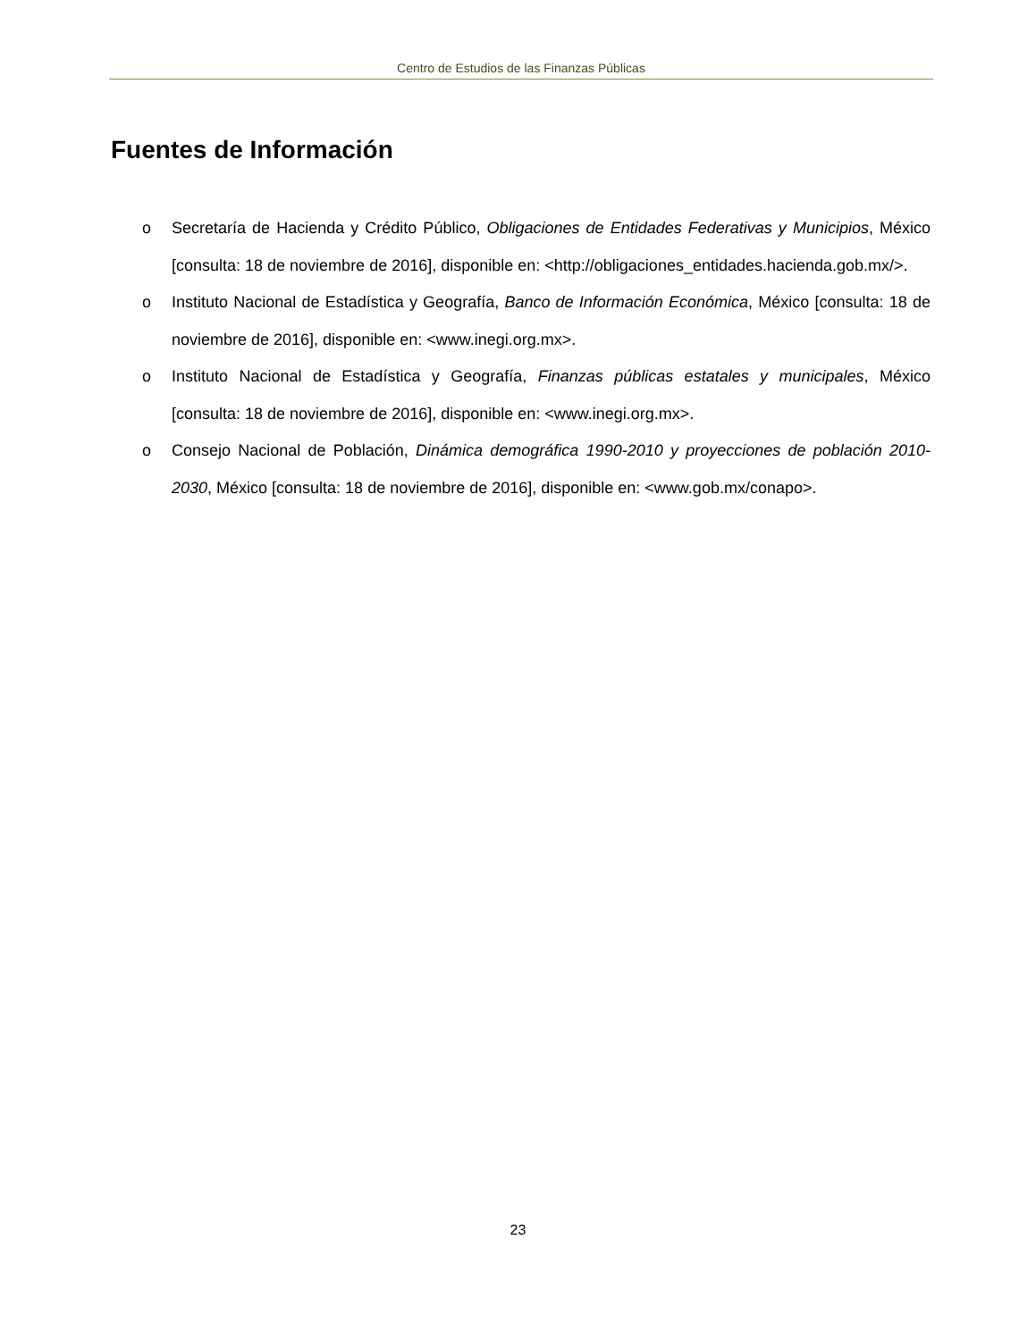Centro de Estudios de las Finanzas Públicas
Fuentes de Información
o Secretaría de Hacienda y Crédito Público, Obligaciones de Entidades Federativas y Municipios, México [consulta: 18 de noviembre de 2016], disponible en: <http://obligaciones_entidades.hacienda.gob.mx/>.
o Instituto Nacional de Estadística y Geografía, Banco de Información Económica, México [consulta: 18 de noviembre de 2016], disponible en: <www.inegi.org.mx>.
o Instituto Nacional de Estadística y Geografía, Finanzas públicas estatales y municipales, México [consulta: 18 de noviembre de 2016], disponible en: <www.inegi.org.mx>.
o Consejo Nacional de Población, Dinámica demográfica 1990-2010 y proyecciones de población 2010-2030, México [consulta: 18 de noviembre de 2016], disponible en: <www.gob.mx/conapo>.
23